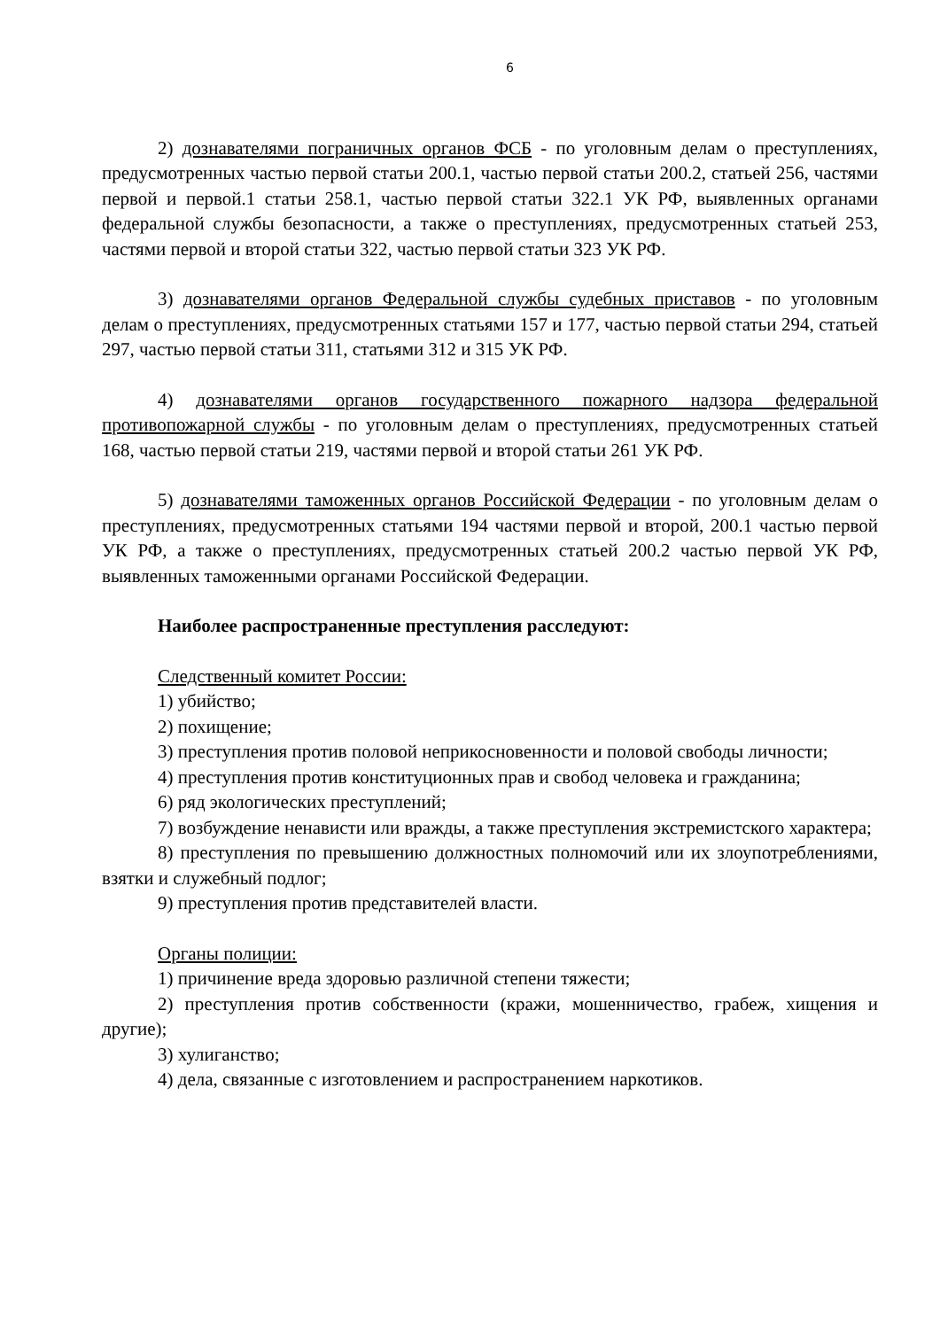6
2) дознавателями пограничных органов ФСБ - по уголовным делам о преступлениях, предусмотренных частью первой статьи 200.1, частью первой статьи 200.2, статьей 256, частями первой и первой.1 статьи 258.1, частью первой статьи 322.1 УК РФ, выявленных органами федеральной службы безопасности, а также о преступлениях, предусмотренных статьей 253, частями первой и второй статьи 322, частью первой статьи 323 УК РФ.
3) дознавателями органов Федеральной службы судебных приставов - по уголовным делам о преступлениях, предусмотренных статьями 157 и 177, частью первой статьи 294, статьей 297, частью первой статьи 311, статьями 312 и 315 УК РФ.
4) дознавателями органов государственного пожарного надзора федеральной противопожарной службы - по уголовным делам о преступлениях, предусмотренных статьей 168, частью первой статьи 219, частями первой и второй статьи 261 УК РФ.
5) дознавателями таможенных органов Российской Федерации - по уголовным делам о преступлениях, предусмотренных статьями 194 частями первой и второй, 200.1 частью первой УК РФ, а также о преступлениях, предусмотренных статьей 200.2 частью первой УК РФ, выявленных таможенными органами Российской Федерации.
Наиболее распространенные преступления расследуют:
Следственный комитет России:
1) убийство;
2) похищение;
3) преступления против половой неприкосновенности и половой свободы личности;
4) преступления против конституционных прав и свобод человека и гражданина;
6) ряд экологических преступлений;
7) возбуждение ненависти или вражды, а также преступления экстремистского характера;
8) преступления по превышению должностных полномочий или их злоупотреблениями, взятки и служебный подлог;
9) преступления против представителей власти.
Органы полиции:
1) причинение вреда здоровью различной степени тяжести;
2) преступления против собственности (кражи, мошенничество, грабеж, хищения и другие);
3) хулиганство;
4) дела, связанные с изготовлением и распространением наркотиков.